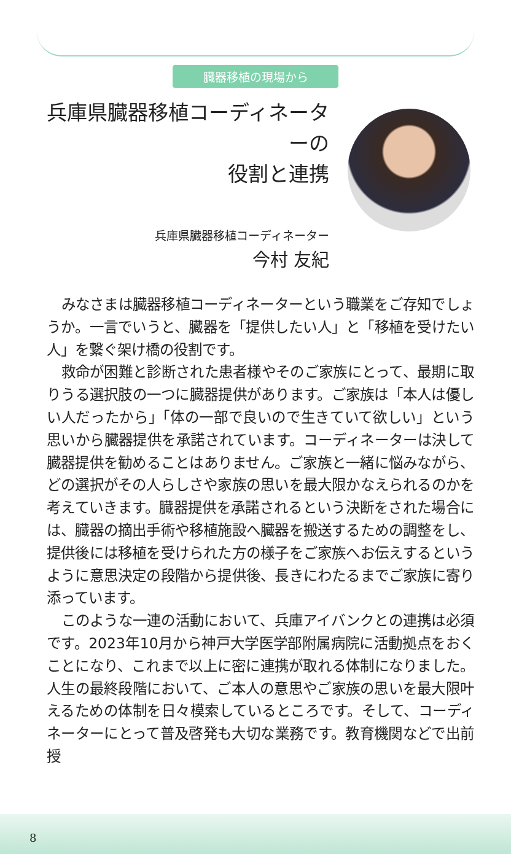臓器移植の現場から
兵庫県臓器移植コーディネーターの
役割と連携
兵庫県臓器移植コーディネーター
今村 友紀
みなさまは臓器移植コーディネーターという職業をご存知でしょうか。一言でいうと、臓器を「提供したい人」と「移植を受けたい人」を繋ぐ架け橋の役割です。
救命が困難と診断された患者様やそのご家族にとって、最期に取りうる選択肢の一つに臓器提供があります。ご家族は「本人は優しい人だったから」「体の一部で良いので生きていて欲しい」という思いから臓器提供を承諾されています。コーディネーターは決して臓器提供を勧めることはありません。ご家族と一緒に悩みながら、どの選択がその人らしさや家族の思いを最大限かなえられるのかを考えていきます。臓器提供を承諾されるという決断をされた場合には、臓器の摘出手術や移植施設へ臓器を搬送するための調整をし、提供後には移植を受けられた方の様子をご家族へお伝えするというように意思決定の段階から提供後、長きにわたるまでご家族に寄り添っています。
このような一連の活動において、兵庫アイバンクとの連携は必須です。2023年10月から神戸大学医学部附属病院に活動拠点をおくことになり、これまで以上に密に連携が取れる体制になりました。人生の最終段階において、ご本人の意思やご家族の思いを最大限叶えるための体制を日々模索しているところです。そして、コーディネーターにとって普及啓発も大切な業務です。教育機関などで出前授
8